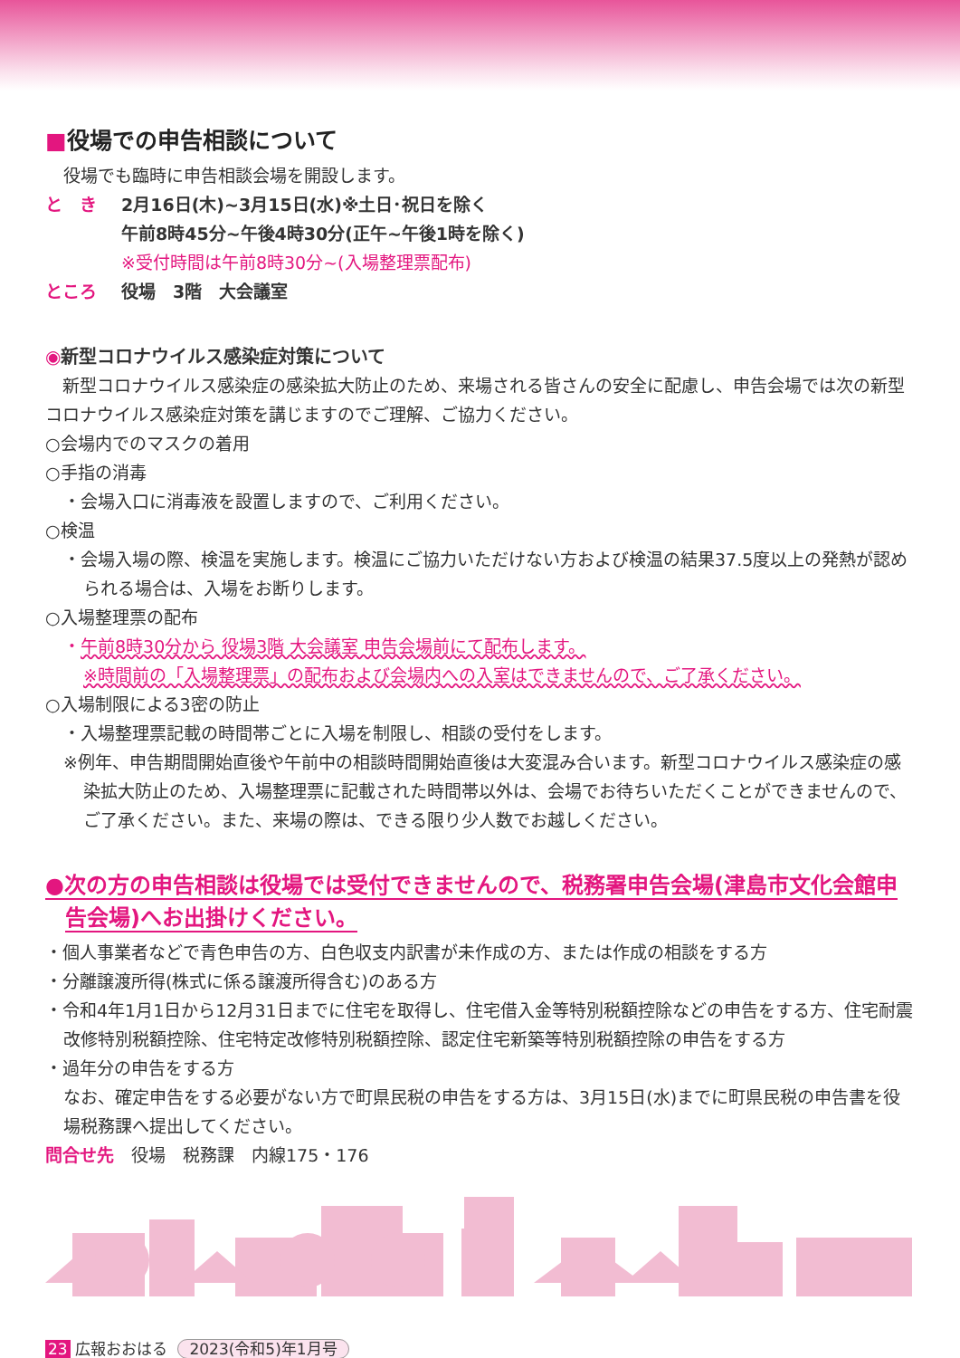■役場での申告相談について
役場でも臨時に申告相談会場を開設します。
と　き 2月16日(木)~3月15日(水)※土日･祝日を除く
午前8時45分~午後4時30分(正午~午後1時を除く)
※受付時間は午前8時30分~(入場整理票配布)
ところ 役場　3階　大会議室
◉新型コロナウイルス感染症対策について
　新型コロナウイルス感染症の感染拡大防止のため、来場される皆さんの安全に配慮し、申告会場では次の新型コロナウイルス感染症対策を講じますのでご理解、ご協力ください。
○会場内でのマスクの着用
○手指の消毒
・会場入口に消毒液を設置しますので、ご利用ください。
○検温
・会場入場の際、検温を実施します。検温にご協力いただけない方および検温の結果37.5度以上の発熱が認められる場合は、入場をお断りします。
○入場整理票の配布
・午前8時30分から 役場3階 大会議室 申告会場前にて配布します。
※時間前の「入場整理票」の配布および会場内への入室はできませんので、ご了承ください。
○入場制限による3密の防止
・入場整理票記載の時間帯ごとに入場を制限し、相談の受付をします。
※例年、申告期間開始直後や午前中の相談時間開始直後は大変混み合います。新型コロナウイルス感染症の感染拡大防止のため、入場整理票に記載された時間帯以外は、会場でお待ちいただくことができませんので、ご了承ください。また、来場の際は、できる限り少人数でお越しください。
●次の方の申告相談は役場では受付できませんので、税務署申告会場(津島市文化会館申告会場)へお出掛けください。
・個人事業者などで青色申告の方、白色収支内訳書が未作成の方、または作成の相談をする方
・分離譲渡所得(株式に係る譲渡所得含む)のある方
・令和4年1月1日から12月31日までに住宅を取得し、住宅借入金等特別税額控除などの申告をする方、住宅耐震改修特別税額控除、住宅特定改修特別税額控除、認定住宅新築等特別税額控除の申告をする方
・過年分の申告をする方
なお、確定申告をする必要がない方で町県民税の申告をする方は、3月15日(水)までに町県民税の申告書を役場税務課へ提出してください。
問合せ先　役場　税務課　内線175・176
23 広報おおはる 2023(令和5)年1月号